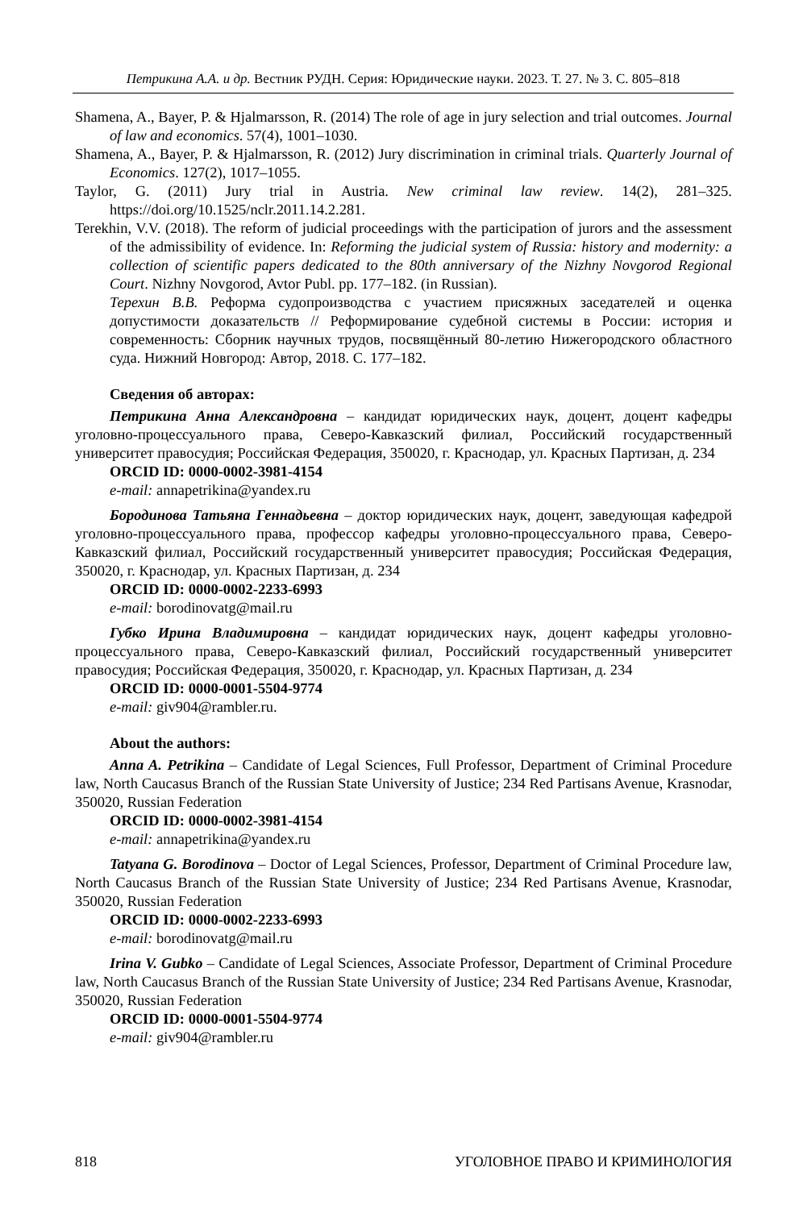Петрикина А.А. и др. Вестник РУДН. Серия: Юридические науки. 2023. Т. 27. № 3. С. 805–818
Shamena, A., Bayer, P. & Hjalmarsson, R. (2014) The role of age in jury selection and trial outcomes. Journal of law and economics. 57(4), 1001–1030.
Shamena, A., Bayer, P. & Hjalmarsson, R. (2012) Jury discrimination in criminal trials. Quarterly Journal of Economics. 127(2), 1017–1055.
Taylor, G. (2011) Jury trial in Austria. New criminal law review. 14(2), 281–325. https://doi.org/10.1525/nclr.2011.14.2.281.
Terekhin, V.V. (2018). The reform of judicial proceedings with the participation of jurors and the assessment of the admissibility of evidence. In: Reforming the judicial system of Russia: history and modernity: a collection of scientific papers dedicated to the 80th anniversary of the Nizhny Novgorod Regional Court. Nizhny Novgorod, Avtor Publ. pp. 177–182. (in Russian).
Терехин В.В. Реформа судопроизводства с участием присяжных заседателей и оценка допустимости доказательств // Реформирование судебной системы в России: история и современность: Сборник научных трудов, посвящённый 80-летию Нижегородского областного суда. Нижний Новгород: Автор, 2018. С. 177–182.
Сведения об авторах:
Петрикина Анна Александровна – кандидат юридических наук, доцент, доцент кафедры уголовно-процессуального права, Северо-Кавказский филиал, Российский государственный университет правосудия; Российская Федерация, 350020, г. Краснодар, ул. Красных Партизан, д. 234
ORCID ID: 0000-0002-3981-4154
e-mail: annapetrikina@yandex.ru
Бородинова Татьяна Геннадьевна – доктор юридических наук, доцент, заведующая кафедрой уголовно-процессуального права, профессор кафедры уголовно-процессуального права, Северо-Кавказский филиал, Российский государственный университет правосудия; Российская Федерация, 350020, г. Краснодар, ул. Красных Партизан, д. 234
ORCID ID: 0000-0002-2233-6993
e-mail: borodinovatg@mail.ru
Губко Ирина Владимировна – кандидат юридических наук, доцент кафедры уголовно-процессуального права, Северо-Кавказский филиал, Российский государственный университет правосудия; Российская Федерация, 350020, г. Краснодар, ул. Красных Партизан, д. 234
ORCID ID: 0000-0001-5504-9774
e-mail: giv904@rambler.ru.
About the authors:
Anna A. Petrikina – Candidate of Legal Sciences, Full Professor, Department of Criminal Procedure law, North Caucasus Branch of the Russian State University of Justice; 234 Red Partisans Avenue, Krasnodar, 350020, Russian Federation
ORCID ID: 0000-0002-3981-4154
e-mail: annapetrikina@yandex.ru
Tatyana G. Borodinova – Doctor of Legal Sciences, Professor, Department of Criminal Procedure law, North Caucasus Branch of the Russian State University of Justice; 234 Red Partisans Avenue, Krasnodar, 350020, Russian Federation
ORCID ID: 0000-0002-2233-6993
e-mail: borodinovatg@mail.ru
Irina V. Gubko – Candidate of Legal Sciences, Associate Professor, Department of Criminal Procedure law, North Caucasus Branch of the Russian State University of Justice; 234 Red Partisans Avenue, Krasnodar, 350020, Russian Federation
ORCID ID: 0000-0001-5504-9774
e-mail: giv904@rambler.ru
818 УГОЛОВНОЕ ПРАВО И КРИМИНОЛОГИЯ